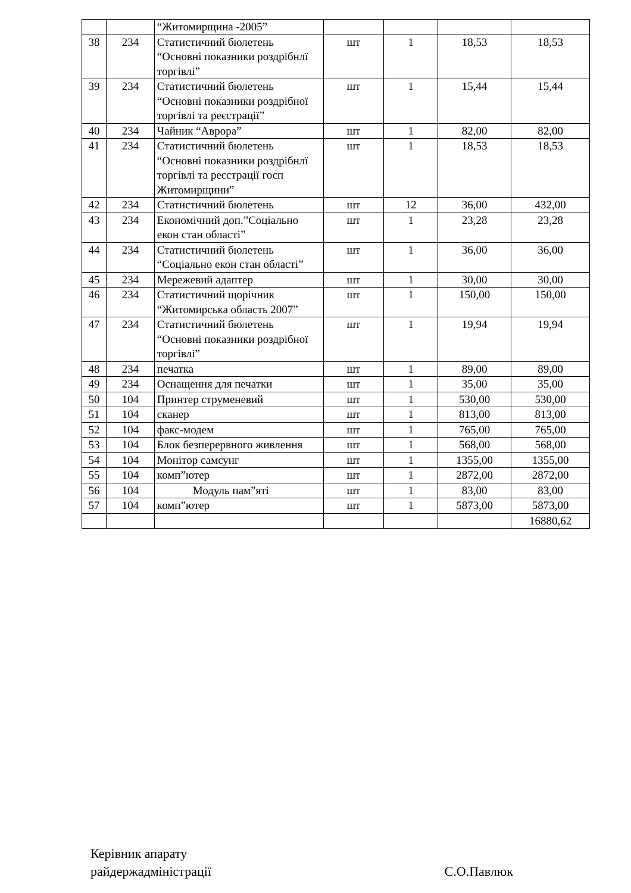| | | “Житомирщина -2005” | | | | |
| 38 | 234 | Статистичний бюлетень “Основні показники роздрібнлї торгівлі” | шт | 1 | 18,53 | 18,53 |
| 39 | 234 | Статистичний бюлетень “Основні показники роздрібної торгівлі та реєстрації” | шт | 1 | 15,44 | 15,44 |
| 40 | 234 | Чайник “Аврора” | шт | 1 | 82,00 | 82,00 |
| 41 | 234 | Статистичний бюлетень “Основні показники роздрібнлї торгівлі та реєстрації госп Житомирщини” | шт | 1 | 18,53 | 18,53 |
| 42 | 234 | Статистичний бюлетень | шт | 12 | 36,00 | 432,00 |
| 43 | 234 | Економічний доп.”Соціально екон стан області” | шт | 1 | 23,28 | 23,28 |
| 44 | 234 | Статистичний бюлетень “Соціально екон стан області” | шт | 1 | 36,00 | 36,00 |
| 45 | 234 | Мережевий адаптер | шт | 1 | 30,00 | 30,00 |
| 46 | 234 | Статистичний щорічник “Житомирська область 2007” | шт | 1 | 150,00 | 150,00 |
| 47 | 234 | Статистичний бюлетень “Основні показники роздрібної торгівлі” | шт | 1 | 19,94 | 19,94 |
| 48 | 234 | печатка | шт | 1 | 89,00 | 89,00 |
| 49 | 234 | Оснащення для печатки | шт | 1 | 35,00 | 35,00 |
| 50 | 104 | Принтер струменевий | шт | 1 | 530,00 | 530,00 |
| 51 | 104 | сканер | шт | 1 | 813,00 | 813,00 |
| 52 | 104 | факс-модем | шт | 1 | 765,00 | 765,00 |
| 53 | 104 | Блок безперервного живлення | шт | 1 | 568,00 | 568,00 |
| 54 | 104 | Монітор самсунг | шт | 1 | 1355,00 | 1355,00 |
| 55 | 104 | комп”ютер | шт | 1 | 2872,00 | 2872,00 |
| 56 | 104 | Модуль пам”яті | шт | 1 | 83,00 | 83,00 |
| 57 | 104 | комп”ютер | шт | 1 | 5873,00 | 5873,00 |
| | | | | | | 16880,62 |
Керівник апарату
райдержадміністрації
С.О.Павлюк